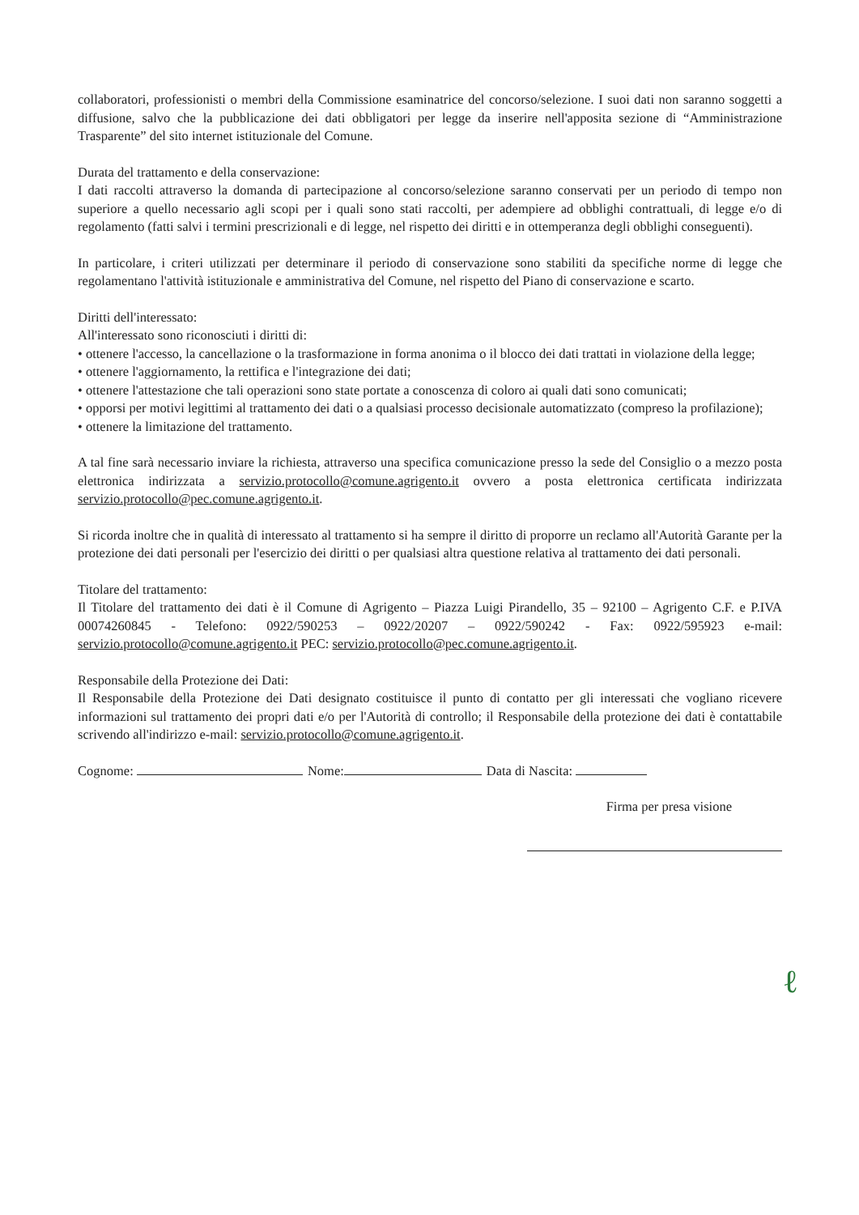collaboratori, professionisti o membri della Commissione esaminatrice del concorso/selezione. I suoi dati non saranno soggetti a diffusione, salvo che la pubblicazione dei dati obbligatori per legge da inserire nell'apposita sezione di “Amministrazione Trasparente” del sito internet istituzionale del Comune.
Durata del trattamento e della conservazione:
I dati raccolti attraverso la domanda di partecipazione al concorso/selezione saranno conservati per un periodo di tempo non superiore a quello necessario agli scopi per i quali sono stati raccolti, per adempiere ad obblighi contrattuali, di legge e/o di regolamento (fatti salvi i termini prescrizionali e di legge, nel rispetto dei diritti e in ottemperanza degli obblighi conseguenti).
In particolare, i criteri utilizzati per determinare il periodo di conservazione sono stabiliti da specifiche norme di legge che regolamentano l'attività istituzionale e amministrativa del Comune, nel rispetto del Piano di conservazione e scarto.
Diritti dell'interessato:
All'interessato sono riconosciuti i diritti di:
• ottenere l'accesso, la cancellazione o la trasformazione in forma anonima o il blocco dei dati trattati in violazione della legge;
• ottenere l'aggiornamento, la rettifica e l'integrazione dei dati;
• ottenere l'attestazione che tali operazioni sono state portate a conoscenza di coloro ai quali dati sono comunicati;
• opporsi per motivi legittimi al trattamento dei dati o a qualsiasi processo decisionale automatizzato (compreso la profilazione);
• ottenere la limitazione del trattamento.
A tal fine sarà necessario inviare la richiesta, attraverso una specifica comunicazione presso la sede del Consiglio o a mezzo posta elettronica indirizzata a servizio.protocollo@comune.agrigento.it ovvero a posta elettronica certificata indirizzata servizio.protocollo@pec.comune.agrigento.it.
Si ricorda inoltre che in qualità di interessato al trattamento si ha sempre il diritto di proporre un reclamo all'Autorità Garante per la protezione dei dati personali per l'esercizio dei diritti o per qualsiasi altra questione relativa al trattamento dei dati personali.
Titolare del trattamento:
Il Titolare del trattamento dei dati è il Comune di Agrigento – Piazza Luigi Pirandello, 35 – 92100 – Agrigento C.F. e P.IVA 00074260845 - Telefono: 0922/590253 – 0922/20207 – 0922/590242 - Fax: 0922/595923 e-mail: servizio.protocollo@comune.agrigento.it PEC: servizio.protocollo@pec.comune.agrigento.it.
Responsabile della Protezione dei Dati:
Il Responsabile della Protezione dei Dati designato costituisce il punto di contatto per gli interessati che vogliano ricevere informazioni sul trattamento dei propri dati e/o per l'Autorità di controllo; il Responsabile della protezione dei dati è contattabile scrivendo all'indirizzo e-mail: servizio.protocollo@comune.agrigento.it.
Cognome: Nome: Data di Nascita:
Firma per presa visione
ℓ